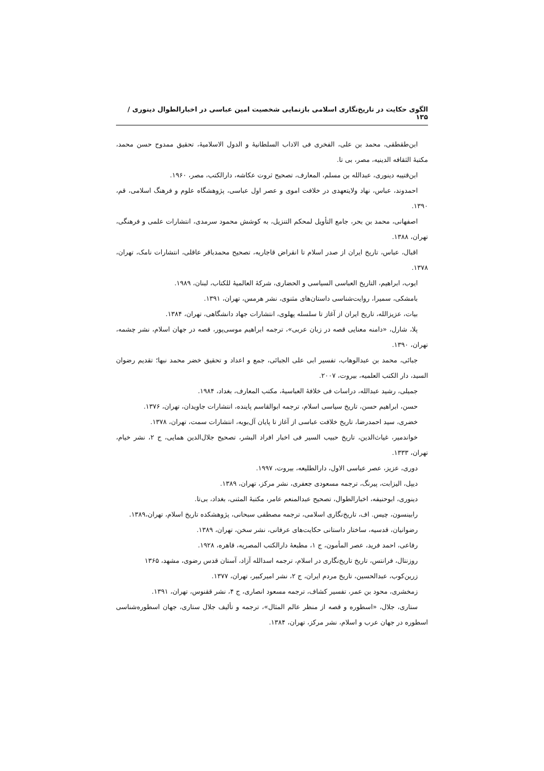الگوی حکایت در تاریخ‌نگاری اسلامی بازنمایی شخصیت امین عباسی در اخبارالطوال دینوری /۱۳۵
ابن‌طقطقی، محمد بن علی، الفخری فی الاداب السلطانیهٔ و الدول الاسلامیهٔ، تحقیق ممدوح حسن محمد، مکتبهٔ الثقافه الدینیه، مصر، بی تا.
ابن‌قتیبه دینوری، عبدالله بن مسلم، المعارف، تصحیح ثروت عکاشه، دارالکتب، مصر، ۱۹۶۰.
احمدوند، عباس، نهاد ولایتعهدی در خلافت اموی و عصر اول عباسی، پژوهشگاه علوم و فرهنگ اسلامی، قم، ۱۳۹۰.
اصفهانی، محمد بن بحر، جامع التأویل لمحکم التنزیل، به کوشش محمود سرمدی، انتشارات علمی و فرهنگی، تهران، ۱۳۸۸.
اقبال، عباس، تاریخ ایران از صدر اسلام تا انقراض قاجاریه، تصحیح محمدباقر عاقلی، انتشارات نامک، تهران، ۱۳۷۸.
ایوب، ابراهیم، التاریخ العباسی السیاسی و الحضاری، شرکهٔ العالمیهٔ للکتاب، لبنان، ۱۹۸۹.
بامشکی، سمیرا، روایت‌شناسی داستان‌های مثنوی، نشر هرمس، تهران، ۱۳۹۱.
بیات، عزیزالله، تاریخ ایران از آغاز تا سلسله پهلوی، انتشارات جهاد دانشگاهی، تهران، ۱۳۸۴.
پلا، شارل، «دامنه معنایی قصه در زبان عربی»، ترجمه ابراهیم موسی‌پور، قصه در جهان اسلام، نشر چشمه، تهران، ۱۳۹۰.
جبائی، محمد بن عبدالوهاب، تفسیر ابی علی الجبائی، جمع و اعداد و تحقیق خضر محمد نبها؛ تقدیم رضوان السید، دار الکتب العلمیه، بیروت، ۲۰۰۷.
جمیلی، رشید عبدالله، دراسات فی خلافهٔ العباسیهٔ، مکتب المعارف، بغداد، ۱۹۸۴.
حسن، ابراهیم حسن، تاریخ سیاسی اسلام، ترجمه ابوالقاسم پاینده، انتشارات جاویدان، تهران، ۱۳۷۶.
خضری، سید احمدرضا، تاریخ خلافت عباسی از آغاز تا پایان آل‌بویه، انتشارات سمت، تهران، ۱۳۷۸.
خواندمیر، غیاث‌الدین، تاریخ حبیب السیر فی اخبار افراد البشر، تصحیح جلال‌الدین همایی، ج ۲، نشر خیام، تهران، ۱۳۳۳.
دوری، عزیز، عصر عباسی الاول، دارالطلیعه، بیروت، ۱۹۹۷.
دیپل، الیزابت، پیرنگ، ترجمه مسعودی جعفری، نشر مرکز، تهران، ۱۳۸۹.
دینوری، ابوحنیفه، اخبارالطوال، تصحیح عبدالمنعم عامر، مکتبهٔ المثنی، بغداد، بی‌تا.
رابینسون، چیس. اف، تاریخ‌نگاری اسلامی، ترجمه مصطفی سبحانی، پژوهشکده تاریخ اسلام، تهران،۱۳۸۹.
رضوانیان، قدسیه، ساختار داستانی حکایت‌های عرفانی، نشر سخن، تهران، ۱۳۸۹.
رفاعی، احمد فرید، عصر المأمون، ج ۱، مطبعهٔ دارالکتب المصریه، قاهره، ۱۹۲۸.
روزنتال، فرانتس، تاریخ تاریخ‌نگاری در اسلام، ترجمه اسدالله آزاد، آستان قدس رضوی، مشهد، ۱۳۶۵
زرین‌کوب، عبدالحسین، تاریخ مردم ایران، ج ۲، نشر امیرکبیر، تهران، ۱۳۷۷.
زمخشری، محود بن عمر، تفسیر کشاف، ترجمه مسعود انصاری، ج ۴، نشر ققنوس، تهران، ۱۳۹۱.
ستاری، جلال، «اسطوره و قصه از منظر عالم المثال»، ترجمه و تألیف جلال ستاری، جهان اسطوره‌شناسی اسطوره در جهان عرب و اسلام، نشر مرکز، تهران، ۱۳۸۴.